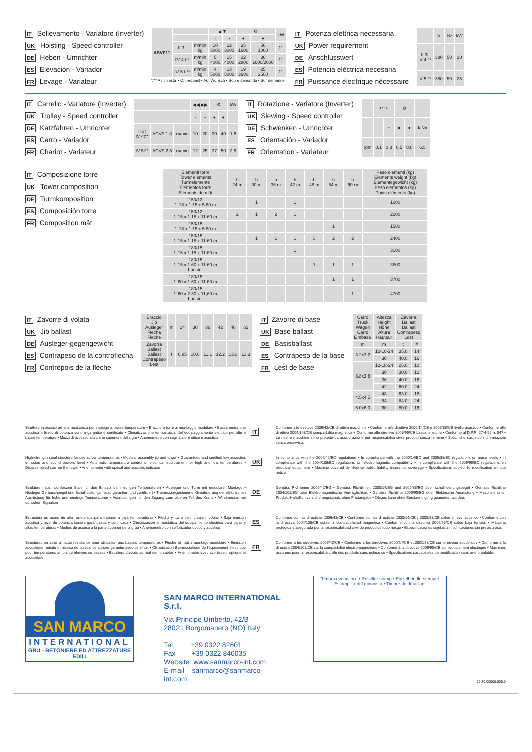IT Sollevamento - Variatore (Inverter)
UK Hoisting - Speed controller
DE Heben - Umrichter
ES Elevación - Variador
FR Levage - Variateur
| ASVF11 | | | ▲▼ | | ⚙ | | kW |
| --- | --- | --- | --- | --- | --- | --- | --- |
| | | | · | • | ● | ● | |
| | II 3 t | m/min kg | 10 3000 | 22 3000 | 35 1600 | 50 1000 | 11 |
| | IV 4 t * | m/min kg | 5 4000 | 15 4000 | 22 2800 | 30 1600/2000 | 11 |
| | IV 5 t ** | m/min kg | 4 5000 | 13 5000 | 19 3600 | 25 2500 | 11 |
*/** A richiesta • On request • Auf Wunsch • Sobre demanda • Sur demande
IT Potenza elettrica necessaria
UK Power requirement
DE Anschlusswert
ES Potencia eléctrica necesaria
FR Puissance électrique nécessaire
| | V | Hz | kW |
| --- | --- | --- | --- |
| II 3t IV 4t** | 380 | 50 | 20 |
| IV 5t** | 380 | 50 | 25 |
IT Carrello - Variatore (Inverter)
UK Trolley - Speed controller
DE Katzfahren - Umrichter
ES Carro - Variador
FR Chariot - Variateur
| | | | ◀◀ ▶▶ | | ⚙ | | kW |
| --- | --- | --- | --- | --- | --- | --- | --- |
| | | | · | • | ● | ● | |
| II 3t IV 4t** | ACVF 1.8 | m/min | 10 | 20 | 30 | 40 | 1.8 |
| IV 5t** | ACVF 2.5 | m/min | 12 | 25 | 37 | 50 | 2.5 |
IT Rotazione - Variatore (Inverter)
UK Slewing - Speed controller
DE Schwenken - Umrichter
ES Orientación - Variador
FR Orientation - Variateur
| | ↶ ↷ | | ⚙ | | |
| --- | --- | --- | --- | --- | --- |
| | · | • | ● | ● | daNm |
| rpm | 0.1 | 0.3 | 0.5 | 0.8 | 6.5 |
IT Composizione torre
UK Tower composition
DE Turmkomposition
ES Composición torre
FR Composition mât
| Elementi torre Tower elements Turmelemente Elementos torre Eléments du mât | h 24 m | h 30 m | h 36 m | h 42 m | h 48 m | h 54 m | h 60 m | Peso elementi (kg) Elements weight (kg) Elementegewicht (kg) Peso elementos (kg) Poids eléments (kg) |
| --- | --- | --- | --- | --- | --- | --- | --- | --- |
| 150/12 1.15 x 1.15 x 5.80 m | | 1 | | 1 | | | | 1200 |
| 150/12 1.15 x 1.15 x 11.60 m | 2 | 1 | 2 | 1 | | | | 2200 |
| 150/15 1.15 x 1.15 x 5.80 m | | | | | | 1 | | 1500 |
| 150/15 1.15 x 1.15 x 11.60 m | | 1 | 1 | 1 | 3 | 2 | 2 | 2400 |
| 180/15 1.15 x 1.15 x 11.60 m | | | | 1 | | | | 3100 |
| 180/15 1.15 x 1.60 x 11.60 m booster | | | | | 1 | 1 | 1 | 3500 |
| 180/15 1.60 x 1.60 x 11.60 m | | | | | | 1 | 1 | 3700 |
| 180/15 1.60 x 2.30 x 11,60 m booster | | | | | | | 1 | 4700 |
IT Zavorre di volata
UK Jib ballast
DE Ausleger-gegengewicht
ES Contrapeso de la controflecha
FR Contrepois de la flèche
| Braccio Jib Ausleger Flecha Fleche | m | 24 | 30 | 36 | 42 | 46 | 52 |
| Zavorra Ballast Ballast Contrapeso Lest | t | 6.85 | 10.0 | 11.1 | 12.2 | 13.3 | 13.3 |
IT Zavorre di base
UK Base ballast
DE Basisballast
ES Contrapeso de la base
FR Lest de base
| Carro Truck Wagen Carro Embase | Altezza Height Höhe Altura Hauteur | Zavorra Ballast Ballast Contrapeso Lest | |
| --- | --- | --- | --- |
| m | m | t | # |
| 3.2x3.2 | 12-18-24 | 35.0 | 14 |
| | 30 | 40.0 | 16 |
| 3.8x3.8 | 12-18-24 | 25.0 | 10 |
| | 30 | 30.0 | 12 |
| | 36 | 40.0 | 16 |
| | 42 | 60.0 | 24 |
| 4.5x4.5 | 48 | 63.0 | 18 |
| | 54 | 84.0 | 24 |
| 6.0x6.0 | 60 | 80.0 | 16 |
Strutture in acciaio ad alta resistenza per impiego a basse temperature • Braccio e torre a montaggio modulare • Bassa emissione acustica e livello di potenza sonora garantito e certificato • Climatizzazione termostatica dell'equipaggiamento elettrico per alte e basse temperature • Mezzi di accesso alla parte superiore della gru • Anemometro con segnalatore ottico e acustico
IT
Conforme alle direttive 2006/42/CE direttiva macchine • Conforme alle direttive 2000/14/CE e 2005/88/CE livello acustico • Conforme alle direttive 2004/108/CE compatibilità magnetica • Conforme alle direttive 2006/95/CE bassa tensione • Conforme al D.P.R. 27-4-55 n. 547 • Le nostre macchine sono protette da assicurazione per responsabilità civile prodotti senza termine • Specifiche suscettibili di variazioni senza preavviso.
High-strength steel structure for use at low temperatures • Modular assembly jib and tower • Guaranteed and certified low acoustics emission and sound powers level • Automatic temperature control of electrical equipement for high and low temperatures • Disassembled stair on the tower • Anemometer with optical and acoustic indicator
UK
In compliance with the 2006/42/EC regulations • In compliance with the 2000/14/EC and 2005/88/EC regulations on noise levels • In compliance with the 2004/108/EC regulations on electromagnetic compatibility • In compliance with the 2006/95/EC regulations on electrical equipment • Machine covered by lifetime public liability insurance coverage • Specifications subject to modification without notice.
Strukturen aus hochfestem Stahl für den Einsatz bei niedrigen Temperaturen • Ausleger und Turm mit modularer Montage • Niedriger Geräuschpegel und Schallleistungsniveau garantiert und zertifiziert • Thermostatgesteuerte Klimatisierung der elektrischen Ausrüstung für hohe und niedrige Temperaturen • Ausrüstungen für den Zugang zum oberen Teil des Krans • Windmesser mit optischen Signalton
DE
Gemäss Richtlinien 2006/42/EG • Gemäss Richtlinien 2000/14/EG und 2005/88/EG über schall-leistungspegel • Gemäss Richtline 2004/108/EG über Elektromagnetische Verträglichkeit • Gemäss Richtline 2006/95/EG über Elektrische Ausrüstung • Maschine unter Produkt-Haftpflichtversicherungsschutz ohne Fristangabe • Obiges kann ohne Berstaendigung geaendert werden.
Estructura en acero de alta resistencia para trabajar a baja temperaduras • Flecha y torre de montaje modular • Baja emisión acústica y nivel de potencia sonora garantizada y certificada • Climatización termostática del equipamiento eléctrico para bajas y altas temperaturas • Medios de acceso a la parte superior de la grúa • Anemometro con señalizador optico y acustico
ES
Conforme con las directivas 2006/42/CE • Conforme con las directivas 2000/14/CE y 2005/88/CE sobre el nivel acustico • Conforme con la directiva 2004/108/CE sobre la compatibilidad magnetica • Conforme con la directiva 2006/95/CE sobre baja tension • Máquina protegida y asegurada por la responsabilidad civil de productos todo riesgo • Especificaciones sujetas a modificaciones sin previo aviso.
Structures en acier à haute résistance pour utilisation aux basses temperatures • Flèche et mât a montage modulaire • Émission acoustique réduite et niveau de puissance sonore garantie avec certificat • Climatisation thermostatique de l'equipement électrique pour températures ambiante èlevées ou basses • Escaliers d'accès au mat demontables • Anémomètre avec avertisseur optique et acoustique
FR
Conforme à les directives 2006/42/CE • Conforme à les directives 2000/14/CE et 2005/88/CE sur le niveau acoustique • Conforme à la directive 2004/108/CE sur la compatibilité électromagnétique • Conforme à la directive 2006/95/CE sur l'équipement électrique • Machines assurées pour la responsabilité civile des produits sans échéance • Specifications susceptibles de modification sans avis préalable.
SAN MARCO
INTERNATIONAL
GRU - BETONIERE ED ATTREZZATURE EDILI
SAN MARCO INTERNATIONAL S.r.l.
Via Principe Umberto, 42/B
28021 Borgomanero (NO) Italy
Tel. +39 0322 82601
Fax +39 0322 846035
Website www.sanmarco-int.com
E-mail sanmarco@sanmarco-int.com
Timbro rivenditore • Reseller stamp • Einzelhändlerstempel
Estampilla del minorista • Timbre de détaillant
99.30.00008.005.0